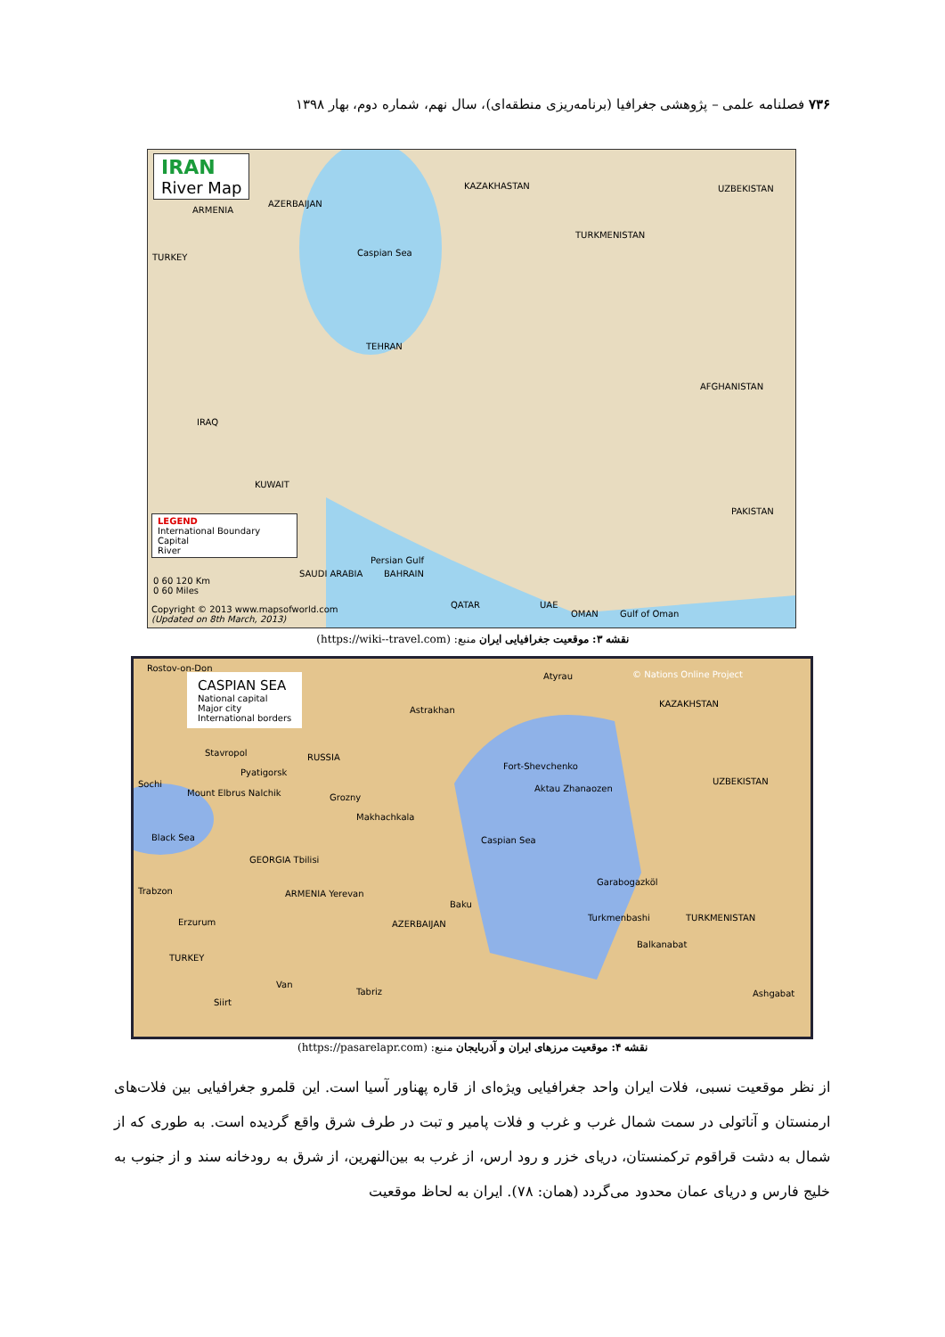۷۳۶ فصلنامه علمی – پژوهشی جغرافیا (برنامه‌ریزی منطقه‌ای)، سال نهم، شماره دوم، بهار ۱۳۹۸
IRAN
River Map
KAZAKHASTAN UZBEKISTAN
AZERBAIJAN
ARMENIA
TURKMENISTAN
TURKEY Caspian Sea
TEHRAN
AFGHANISTAN
IRAQ
KUWAIT
PAKISTAN
Persian Gulf
SAUDI ARABIA BAHRAIN
QATAR UAE
OMAN Gulf of Oman
LEGEND
International Boundary
Capital
River
0 60 120 Km
0 60 Miles
Copyright © 2013 www.mapsofworld.com
(Updated on 8th March, 2013)
نقشه ۳: موقعیت جغرافیایی ایران منبع: (https://wiki--travel.com)
Rostov-on-Don
CASPIAN SEA
National capital
Major city
International borders
© Nations Online Project
KAZAKHSTAN
Atyrau
Astrakhan
Stavropol RUSSIA
Fort-Shevchenko
Pyatigorsk
Sochi UZBEKISTAN
Aktau Zhanaozen
Mount Elbrus Nalchik Grozny
Makhachkala
Black Sea Caspian Sea
GEORGIA Tbilisi
Garabogazköl
Trabzon ARMENIA Yerevan
Baku
Turkmenbashi TURKMENISTAN
Erzurum AZERBAIJAN
Balkanabat
TURKEY
Van
Tabriz Ashgabat
Siirt
نقشه ۴: موقعیت مرزهای ایران و آذربایجان منبع: (https://pasarelapr.com)
از نظر موقعیت نسبی، فلات ایران واحد جغرافیایی ویژه‌ای از قاره پهناور آسیا است. این قلمرو جغرافیایی بین فلات‌های ارمنستان و آناتولی در سمت شمال غرب و غرب و فلات پامیر و تبت در طرف شرق واقع گردیده است. به طوری که از شمال به دشت قراقوم ترکمنستان، دریای خزر و رود ارس، از غرب به بین‌النهرین، از شرق به رودخانه سند و از جنوب به خلیج فارس و دریای عمان محدود می‌گردد (همان: ۷۸). ایران به لحاظ موقعیت